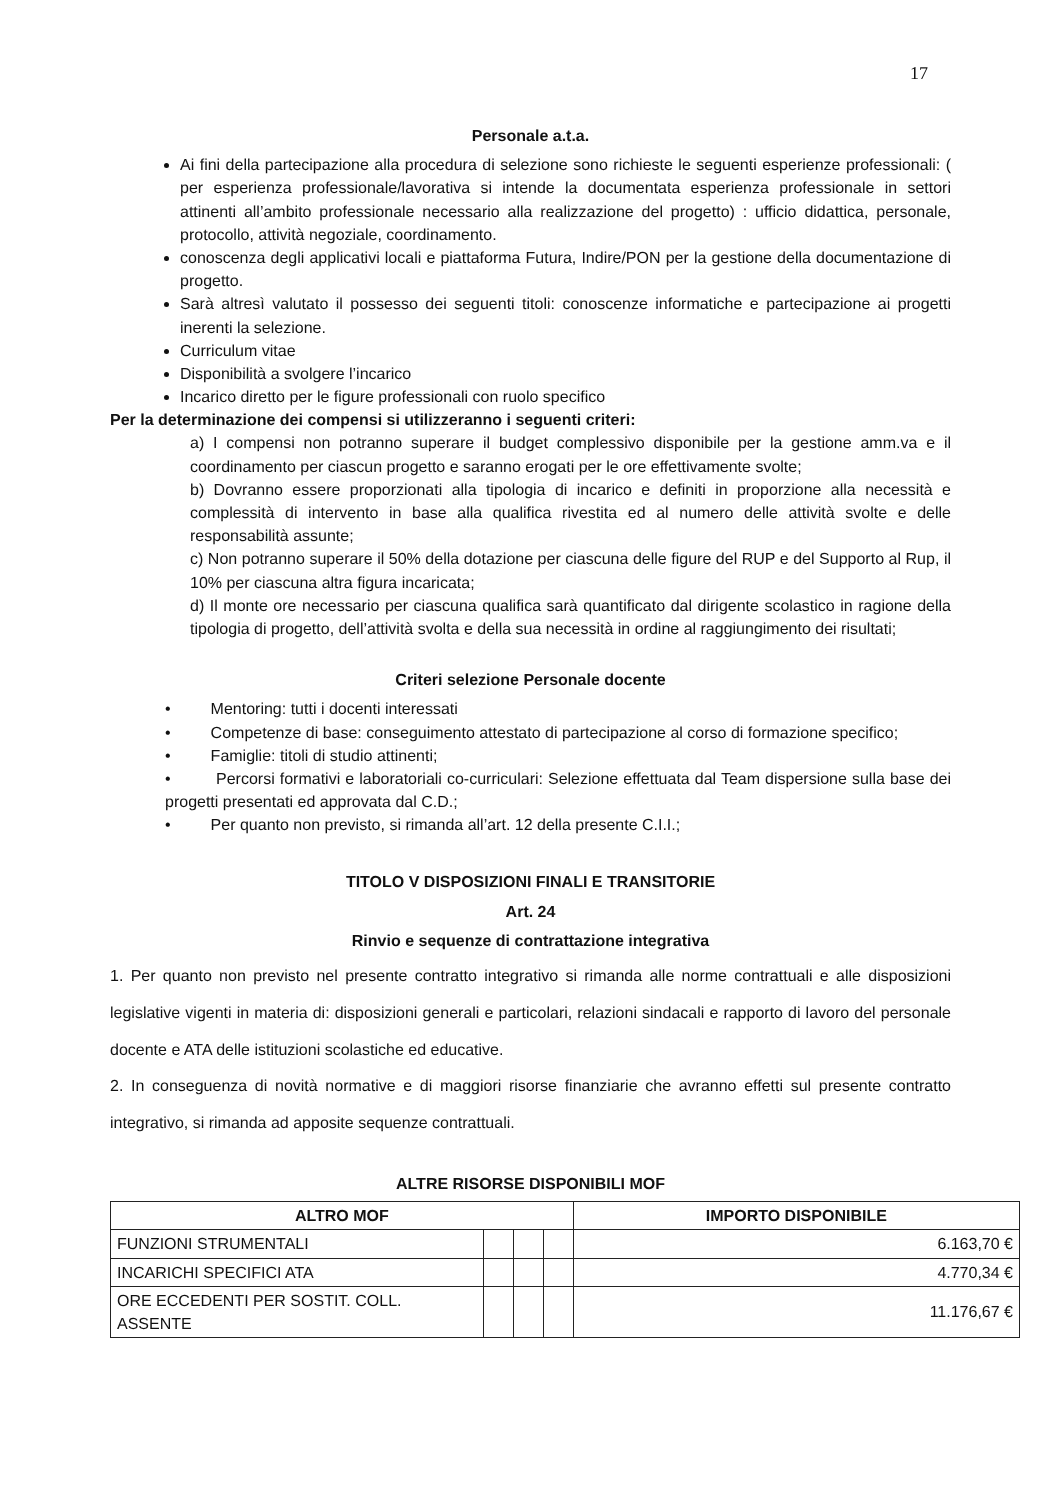17
Personale a.t.a.
Ai fini della partecipazione alla procedura di selezione sono richieste le seguenti esperienze professionali: ( per esperienza professionale/lavorativa si intende la documentata esperienza professionale in settori attinenti all’ambito professionale necessario alla realizzazione del progetto) : ufficio didattica, personale, protocollo, attività negoziale, coordinamento.
conoscenza degli applicativi locali e piattaforma Futura, Indire/PON per la gestione della documentazione di progetto.
Sarà altresì valutato il possesso dei seguenti titoli: conoscenze informatiche e partecipazione ai progetti inerenti la selezione.
Curriculum vitae
Disponibilità a svolgere l’incarico
Incarico diretto per le figure professionali con ruolo specifico
Per la determinazione dei compensi si utilizzeranno i seguenti criteri:
a) I compensi non potranno superare il budget complessivo disponibile per la gestione amm.va e il coordinamento per ciascun progetto e saranno erogati per le ore effettivamente svolte;
b) Dovranno essere proporzionati alla tipologia di incarico e definiti in proporzione alla necessità e complessità di intervento in base alla qualifica rivestita ed al numero delle attività svolte e delle responsabilità assunte;
c) Non potranno superare il 50% della dotazione per ciascuna delle figure del RUP e del Supporto al Rup, il 10% per ciascuna altra figura incaricata;
d) Il monte ore necessario per ciascuna qualifica sarà quantificato dal dirigente scolastico in ragione della tipologia di progetto, dell’attività svolta e della sua necessità in ordine al raggiungimento dei risultati;
Criteri selezione Personale docente
• Mentoring: tutti i docenti interessati
• Competenze di base: conseguimento attestato di partecipazione al corso di formazione specifico;
• Famiglie: titoli di studio attinenti;
• Percorsi formativi e laboratoriali co-curriculari: Selezione effettuata dal Team dispersione sulla base dei progetti presentati ed approvata dal C.D.;
• Per quanto non previsto, si rimanda all’art. 12 della presente C.I.I.;
TITOLO V DISPOSIZIONI FINALI E TRANSITORIE
Art. 24
Rinvio e sequenze di contrattazione integrativa
1. Per quanto non previsto nel presente contratto integrativo si rimanda alle norme contrattuali e alle disposizioni legislative vigenti in materia di: disposizioni generali e particolari, relazioni sindacali e rapporto di lavoro del personale docente e ATA delle istituzioni scolastiche ed educative.
2. In conseguenza di novità normative e di maggiori risorse finanziarie che avranno effetti sul presente contratto integrativo, si rimanda ad apposite sequenze contrattuali.
ALTRE RISORSE DISPONIBILI MOF
| ALTRO MOF | | | | IMPORTO DISPONIBILE |
| --- | --- | --- | --- | --- |
| FUNZIONI STRUMENTALI | | | | 6.163,70 € |
| INCARICHI SPECIFICI ATA | | | | 4.770,34 € |
| ORE ECCEDENTI PER SOSTIT. COLL. ASSENTE | | | | 11.176,67 € |